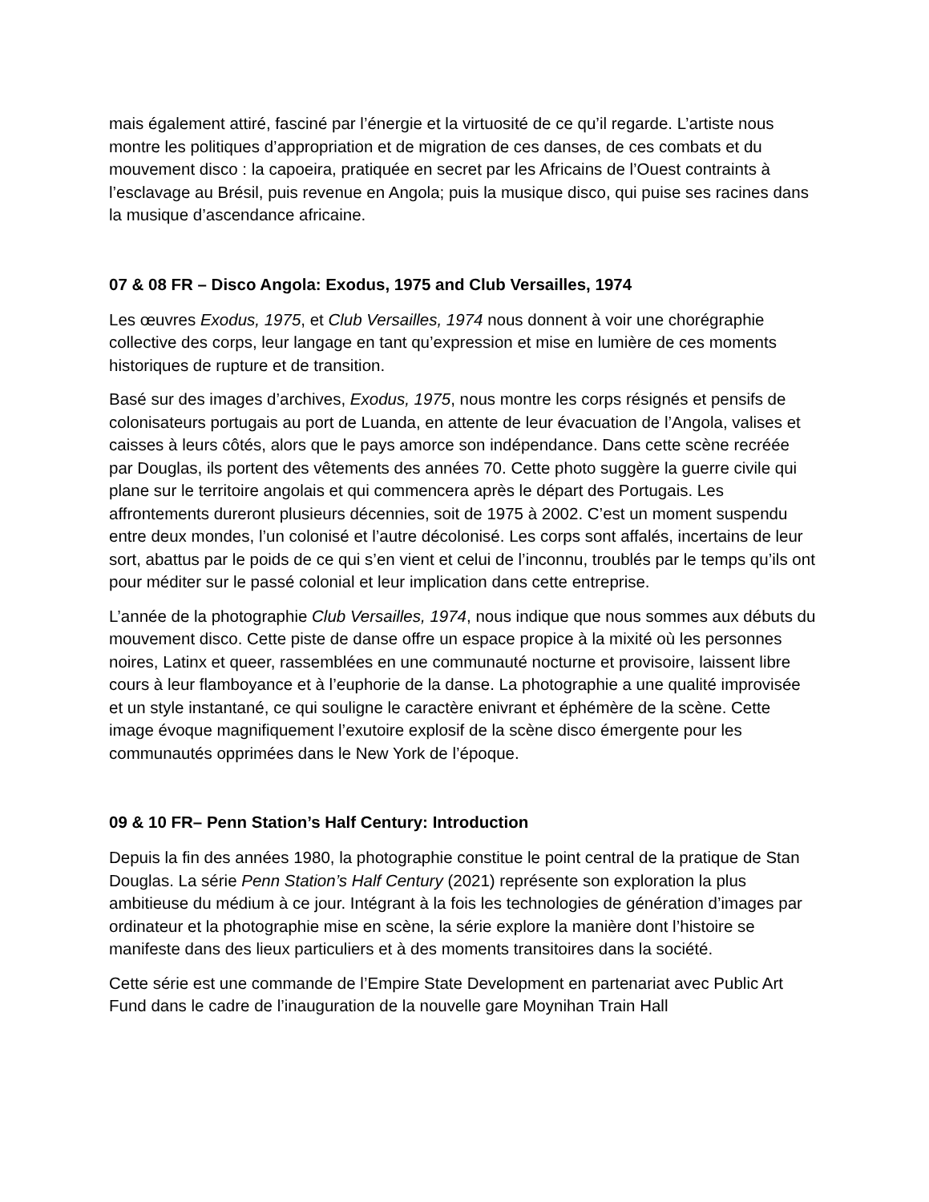mais également attiré, fasciné par l’énergie et la virtuosité de ce qu’il regarde. L’artiste nous montre les politiques d’appropriation et de migration de ces danses, de ces combats et du mouvement disco : la capoeira, pratiquée en secret par les Africains de l’Ouest contraints à l’esclavage au Brésil, puis revenue en Angola; puis la musique disco, qui puise ses racines dans la musique d’ascendance africaine.
07 & 08 FR – Disco Angola: Exodus, 1975 and Club Versailles, 1974
Les œuvres Exodus, 1975, et Club Versailles, 1974 nous donnent à voir une chorégraphie collective des corps, leur langage en tant qu’expression et mise en lumière de ces moments historiques de rupture et de transition.
Basé sur des images d’archives, Exodus, 1975, nous montre les corps résignés et pensifs de colonisateurs portugais au port de Luanda, en attente de leur évacuation de l’Angola, valises et caisses à leurs côtés, alors que le pays amorce son indépendance. Dans cette scène recréée par Douglas, ils portent des vêtements des années 70. Cette photo suggère la guerre civile qui plane sur le territoire angolais et qui commencera après le départ des Portugais. Les affrontements dureront plusieurs décennies, soit de 1975 à 2002. C’est un moment suspendu entre deux mondes, l’un colonisé et l’autre décolonisé. Les corps sont affalés, incertains de leur sort, abattus par le poids de ce qui s’en vient et celui de l’inconnu, troublés par le temps qu’ils ont pour méditer sur le passé colonial et leur implication dans cette entreprise.
L’année de la photographie Club Versailles, 1974, nous indique que nous sommes aux débuts du mouvement disco. Cette piste de danse offre un espace propice à la mixité où les personnes noires, Latinx et queer, rassemblées en une communauté nocturne et provisoire, laissent libre cours à leur flamboyance et à l’euphorie de la danse. La photographie a une qualité improvisée et un style instantané, ce qui souligne le caractère enivrant et éphémère de la scène. Cette image évoque magnifiquement l’exutoire explosif de la scène disco émergente pour les communautés opprimées dans le New York de l’époque.
09 & 10 FR– Penn Station’s Half Century: Introduction
Depuis la fin des années 1980, la photographie constitue le point central de la pratique de Stan Douglas. La série Penn Station’s Half Century (2021) représente son exploration la plus ambitieuse du médium à ce jour. Intégrant à la fois les technologies de génération d’images par ordinateur et la photographie mise en scène, la série explore la manière dont l’histoire se manifeste dans des lieux particuliers et à des moments transitoires dans la société.
Cette série est une commande de l’Empire State Development en partenariat avec Public Art Fund dans le cadre de l’inauguration de la nouvelle gare Moynihan Train Hall